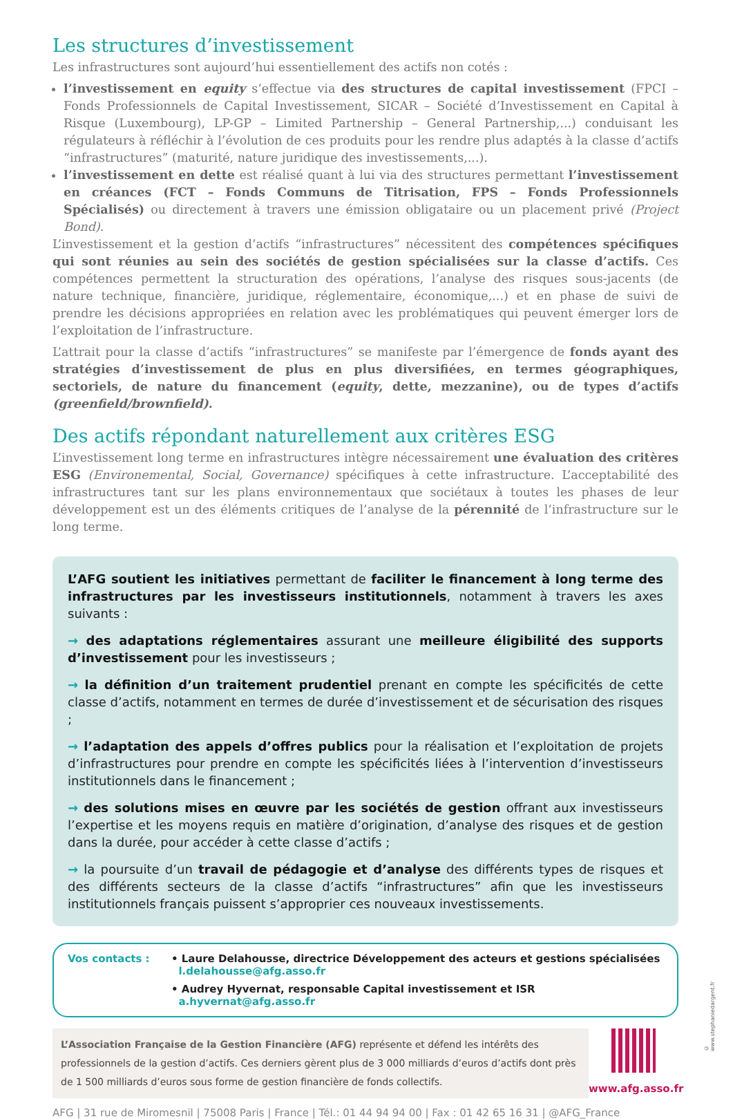Les structures d’investissement
Les infrastructures sont aujourd’hui essentiellement des actifs non cotés :
l’investissement en equity s’effectue via des structures de capital investissement (FPCI – Fonds Professionnels de Capital Investissement, SICAR – Société d’Investissement en Capital à Risque (Luxembourg), LP-GP – Limited Partnership – General Partnership,...) conduisant les régulateurs à réfléchir à l’évolution de ces produits pour les rendre plus adaptés à la classe d’actifs “infrastructures” (maturité, nature juridique des investissements,...).
l’investissement en dette est réalisé quant à lui via des structures permettant l’investissement en créances (FCT – Fonds Communs de Titrisation, FPS – Fonds Professionnels Spécialisés) ou directement à travers une émission obligataire ou un placement privé (Project Bond).
L’investissement et la gestion d’actifs “infrastructures” nécessitent des compétences spécifiques qui sont réunies au sein des sociétés de gestion spécialisées sur la classe d’actifs. Ces compétences permettent la structuration des opérations, l’analyse des risques sous-jacents (de nature technique, financière, juridique, réglementaire, économique,...) et en phase de suivi de prendre les décisions appropriées en relation avec les problématiques qui peuvent émerger lors de l’exploitation de l’infrastructure.
L’attrait pour la classe d’actifs “infrastructures” se manifeste par l’émergence de fonds ayant des stratégies d’investissement de plus en plus diversifiées, en termes géographiques, sectoriels, de nature du financement (equity, dette, mezzanine), ou de types d’actifs (greenfield/brownfield).
Des actifs répondant naturellement aux critères ESG
L’investissement long terme en infrastructures intègre nécessairement une évaluation des critères ESG (Environemental, Social, Governance) spécifiques à cette infrastructure. L’acceptabilité des infrastructures tant sur les plans environnementaux que sociétaux à toutes les phases de leur développement est un des éléments critiques de l’analyse de la pérennité de l’infrastructure sur le long terme.
L’AFG soutient les initiatives permettant de faciliter le financement à long terme des infrastructures par les investisseurs institutionnels, notamment à travers les axes suivants :
→ des adaptations réglementaires assurant une meilleure éligibilité des supports d’investissement pour les investisseurs ;
→ la définition d’un traitement prudentiel prenant en compte les spécificités de cette classe d’actifs, notamment en termes de durée d’investissement et de sécurisation des risques ;
→ l’adaptation des appels d’offres publics pour la réalisation et l’exploitation de projets d’infrastructures pour prendre en compte les spécificités liées à l’intervention d’investisseurs institutionnels dans le financement ;
→ des solutions mises en œuvre par les sociétés de gestion offrant aux investisseurs l’expertise et les moyens requis en matière d’origination, d’analyse des risques et de gestion dans la durée, pour accéder à cette classe d’actifs ;
→ la poursuite d’un travail de pédagogie et d’analyse des différents types de risques et des différents secteurs de la classe d’actifs “infrastructures” afin que les investisseurs institutionnels français puissent s’approprier ces nouveaux investissements.
Vos contacts : • Laure Delahousse, directrice Développement des acteurs et gestions spécialisées
l.delahousse@afg.asso.fr
• Audrey Hyvernat, responsable Capital investissement et ISR
a.hyvernat@afg.asso.fr
L’Association Française de la Gestion Financière (AFG) représente et défend les intérêts des professionnels de la gestion d’actifs. Ces derniers gèrent plus de 3 000 milliards d’euros d’actifs dont près de 1 500 milliards d’euros sous forme de gestion financière de fonds collectifs.
www.afg.asso.fr
AFG | 31 rue de Miromesnil | 75008 Paris | France | Tél.: 01 44 94 94 00 | Fax : 01 42 65 16 31 | @AFG_France
© www.stephaniedargent.fr